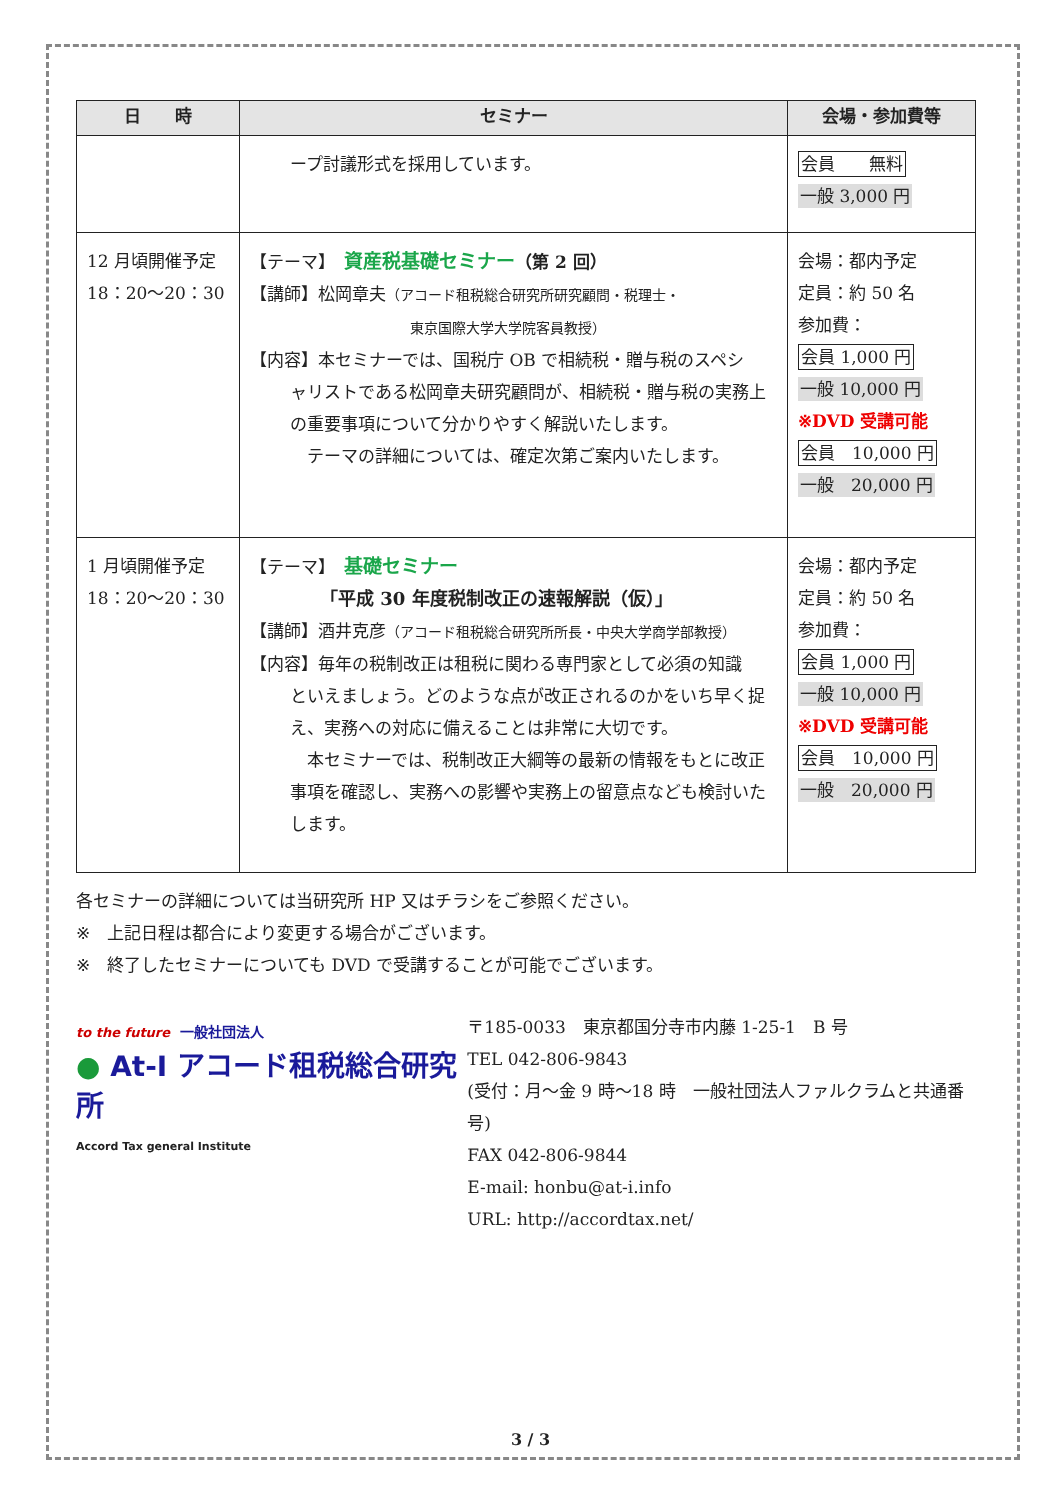| 日 時 | セミナー | 会場・参加費等 |
| --- | --- | --- |
| | ープ討議形式を採用しています。 | 会員 無料 一般 3,000 円 |
| 12 月頃開催予定 18：20〜20：30 | 【テーマ】 資産税基礎セミナー （第 2 回） 【講師】松岡章夫 （アコード租税総合研究所研究顧問・税理士・ 東京国際大学大学院客員教授） 【内容】本セミナーでは、国税庁 OB で相続税・贈与税のスペシ ャリストである松岡章夫研究顧問が、相続税・贈与税の実務上の重要事項について分かりやすく解説いたします。 テーマの詳細については、確定次第ご案内いたします。 | 会場：都内予定 定員：約 50 名 参加費： 会員 1,000 円 一般 10,000 円 ※DVD 受講可能 会員 10,000 円 一般 20,000 円 |
| 1 月頃開催予定 18：20〜20：30 | 【テーマ】 基礎セミナー 「平成 30 年度税制改正の速報解説（仮）」 【講師】酒井克彦 （アコード租税総合研究所所長・中央大学商学部教授） 【内容】毎年の税制改正は租税に関わる専門家として必須の知識 といえましょう。どのような点が改正されるのかをいち早く捉え、実務への対応に備えることは非常に大切です。 本セミナーでは、税制改正大綱等の最新の情報をもとに改正事項を確認し、実務への影響や実務上の留意点なども検討いたします。 | 会場：都内予定 定員：約 50 名 参加費： 会員 1,000 円 一般 10,000 円 ※DVD 受講可能 会員 10,000 円 一般 20,000 円 |
各セミナーの詳細については当研究所 HP 又はチラシをご参照ください。
※　上記日程は都合により変更する場合がございます。
※　終了したセミナーについても DVD で受講することが可能でございます。
to the future 一般社団法人
● At-I アコード租税総合研究所
Accord Tax general Institute
〒185-0033　東京都国分寺市内藤 1-25-1　B 号
TEL 042-806-9843
(受付：月〜金 9 時〜18 時　一般社団法人ファルクラムと共通番号)
FAX 042-806-9844
E-mail: honbu@at-i.info
URL: http://accordtax.net/
3 / 3